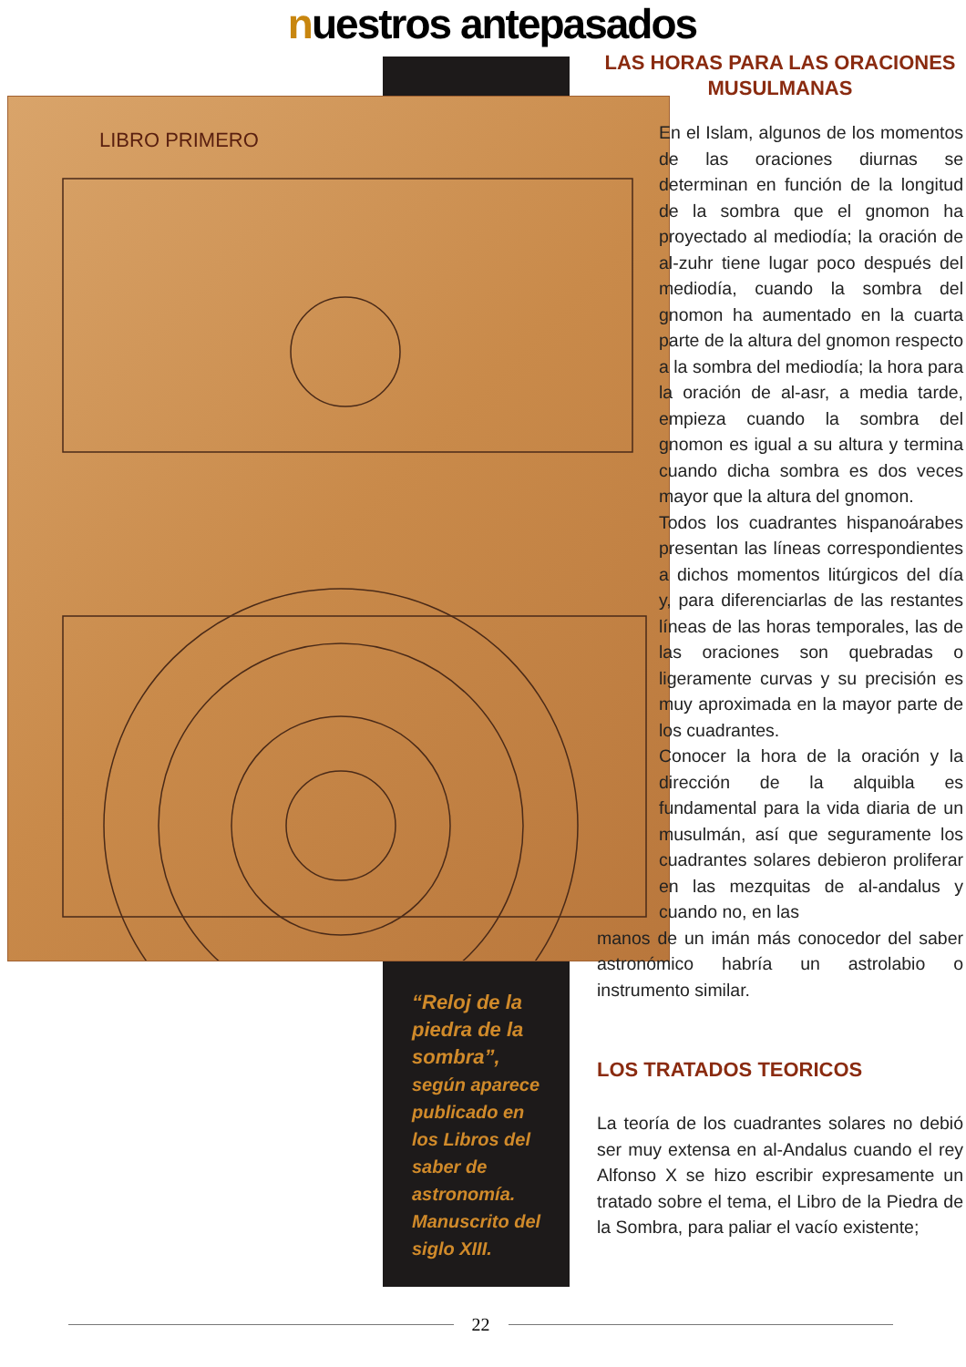nuestros antepasados
LIBRO PRIMERO
LAS HORAS PARA LAS ORACIONES
MUSULMANAS
En el Islam, algunos de los momentos de las oraciones diurnas se determinan en función de la longitud de la sombra que el gnomon ha proyectado al mediodía; la oración de al-zuhr tiene lugar poco después del mediodía, cuando la sombra del gnomon ha aumentado en la cuarta parte de la altura del gnomon respecto a la sombra del mediodía; la hora para la oración de al-asr, a media tarde, empieza cuando la sombra del gnomon es igual a su altura y termina cuando dicha sombra es dos veces mayor que la altura del gnomon.
Todos los cuadrantes hispanoárabes presentan las líneas correspondientes a dichos momentos litúrgicos del día y, para diferenciarlas de las restantes líneas de las horas temporales, las de las oraciones son quebradas o ligeramente curvas y su precisión es muy aproximada en la mayor parte de los cuadrantes.
Conocer la hora de la oración y la dirección de la alquibla es fundamental para la vida diaria de un musulmán, así que seguramente los cuadrantes solares debieron proliferar en las mezquitas de al-andalus y cuando no, en las
manos de un imán más conocedor del saber astronómico habría un astrolabio o instrumento similar.
LOS TRATADOS TEORICOS
La teoría de los cuadrantes solares no debió ser muy extensa en al-Andalus cuando el rey Alfonso X se hizo escribir expresamente un tratado sobre el tema, el Libro de la Piedra de la Sombra, para paliar el vacío existente;
“Reloj de la piedra de la sombra”, según aparece publicado en los Libros del saber de astronomía. Manuscrito del siglo XIII.
22